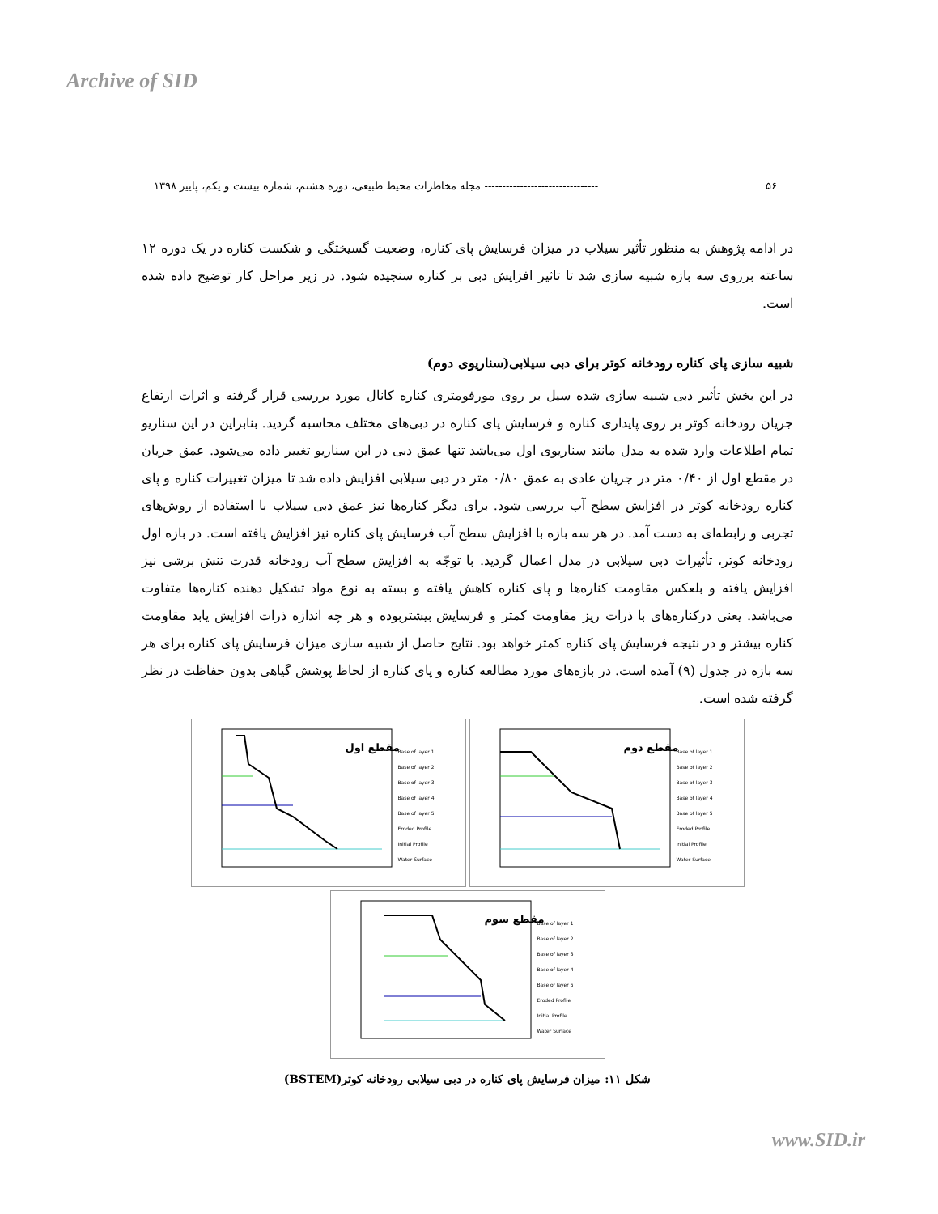Archive of SID
۵۶ -------------------------------- مجله مخاطرات محیط طبیعی، دوره هشتم، شماره بیست و یکم، پاییز ۱۳۹۸
در ادامه پژوهش به منظور تأثیر سیلاب در میزان فرسایش پای کناره، وضعیت گسیختگی و شکست کناره در یک دوره ۱۲ ساعته برروی سه بازه شبیه سازی شد تا تاثیر افزایش دبی بر کناره سنجیده شود. در زیر مراحل کار توضیح داده شده است.
شبیه سازی پای کناره رودخانه کوتر برای دبی سیلابی(سناریوی دوم)
در این بخش تأثیر دبی شبیه سازی شده سیل بر روی مورفومتری کناره کانال مورد بررسی قرار گرفته و اثرات ارتفاع جریان رودخانه کوتر بر روی پایداری کناره و فرسایش پای کناره در دبی‌های مختلف محاسبه گردید. بنابراین در این سناریو تمام اطلاعات وارد شده به مدل مانند سناریوی اول می‌باشد تنها عمق دبی در این سناریو تغییر داده می‌شود. عمق جریان در مقطع اول از ۰/۴۰ متر در جریان عادی به عمق ۰/۸۰ متر در دبی سیلابی افزایش داده شد تا میزان تغییرات کناره و پای کناره رودخانه کوتر در افزایش سطح آب بررسی شود. برای دیگر کناره‌ها نیز عمق دبی سیلاب با استفاده از روش‌های تجربی و رابطه‌ای به دست آمد. در هر سه بازه با افزایش سطح آب فرسایش پای کناره نیز افزایش یافته است. در بازه اول رودخانه کوتر، تأثیرات دبی سیلابی در مدل اعمال گردید. با توجّه به افزایش سطح آب رودخانه قدرت تنش برشی نیز افزایش یافته و بلعکس مقاومت کناره‌ها و پای کناره کاهش یافته و بسته به نوع مواد تشکیل دهنده کناره‌ها متفاوت می‌باشد. یعنی درکناره‌های با ذرات ریز مقاومت کمتر و فرسایش بیشتربوده و هر چه اندازه ذرات افزایش یابد مقاومت کناره بیشتر و در نتیجه فرسایش پای کناره کمتر خواهد بود. نتایج حاصل از شبیه سازی میزان فرسایش پای کناره برای هر سه بازه در جدول (۹) آمده است. در بازه‌های مورد مطالعه کناره و پای کناره از لحاظ پوشش گیاهی بدون حفاظت در نظر گرفته شده است.
مقطع اول
Base of layer 1
Base of layer 2
Base of layer 3
Base of layer 4
Base of layer 5
Eroded Profile
Initial Profile
Water Surface
مقطع دوم
Base of layer 1
Base of layer 2
Base of layer 3
Base of layer 4
Base of layer 5
Eroded Profile
Initial Profile
Water Surface
مقطع سوم
Base of layer 1
Base of layer 2
Base of layer 3
Base of layer 4
Base of layer 5
Eroded Profile
Initial Profile
Water Surface
شکل ۱۱: میزان فرسایش پای کناره در دبی سیلابی رودخانه کوتر(BSTEM)
www.SID.ir